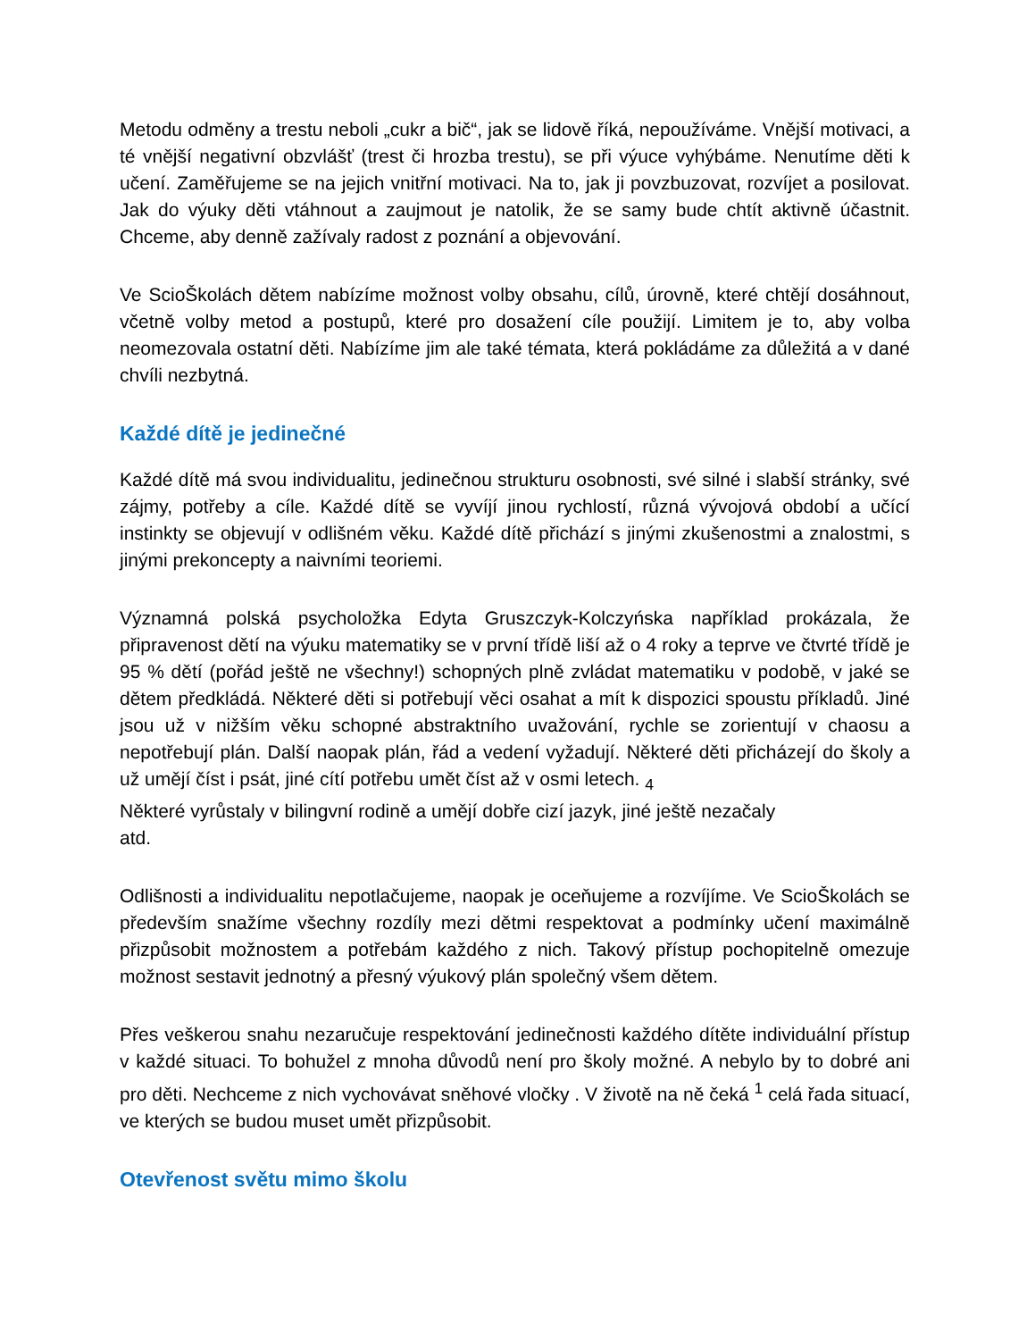Metodu odměny a trestu neboli „cukr a bič“, jak se lidově říká, nepoužíváme. Vnější motivaci, a té vnější negativní obzvlášť (trest či hrozba trestu), se při výuce vyhýbáme. Nenutíme děti k učení. Zaměřujeme se na jejich vnitřní motivaci. Na to, jak ji povzbuzovat, rozvíjet a posilovat. Jak do výuky děti vtáhnout a zaujmout je natolik, že se samy bude chtít aktivně účastnit. Chceme, aby denně zažívaly radost z poznání a objevování.
Ve ScioŠkolách dětem nabízíme možnost volby obsahu, cílů, úrovně, které chtějí dosáhnout, včetně volby metod a postupů, které pro dosažení cíle použijí. Limitem je to, aby volba neomezovala ostatní děti. Nabízíme jim ale také témata, která pokládáme za důležitá a v dané chvíli nezbytná.
Každé dítě je jedinečné
Každé dítě má svou individualitu, jedinečnou strukturu osobnosti, své silné i slabší stránky, své zájmy, potřeby a cíle. Každé dítě se vyvíjí jinou rychlostí, různá vývojová období a učící instinkty se objevují v odlišném věku. Každé dítě přichází s jinými zkušenostmi a znalostmi, s jinými prekoncepty a naivními teoriemi.
Významná polská psycholožka Edyta Gruszczyk-Kolczyńska například prokázala, že připravenost dětí na výuku matematiky se v první třídě liší až o 4 roky a teprve ve čtvrté třídě je 95 % dětí (pořád ještě ne všechny!) schopných plně zvládat matematiku v podobě, v jaké se dětem předkládá. Některé děti si potřebují věci osahat a mít k dispozici spoustu příkladů. Jiné jsou už v nižším věku schopné abstraktního uvažování, rychle se zorientují v chaosu a nepotřebují plán. Další naopak plán, řád a vedení vyžadují. Některé děti přicházejí do školy a už umějí číst i psát, jiné cítí potřebu umět číst až v osmi letech. <sub>4</sub>
Některé vyrůstaly v bilingvní rodině a umějí dobře cizí jazyk, jiné ještě nezačaly
atd.
Odlišnosti a individualitu nepotlačujeme, naopak je oceňujeme a rozvíjíme. Ve ScioŠkolách se především snažíme všechny rozdíly mezi dětmi respektovat a podmínky učení maximálně přizpůsobit možnostem a potřebám každého z nich. Takový přístup pochopitelně omezuje možnost sestavit jednotný a přesný výukový plán společný všem dětem.
Přes veškerou snahu nezaručuje respektování jedinečnosti každého dítěte individuální přístup v každé situaci. To bohužel z mnoha důvodů není pro školy možné. A nebylo by to dobré ani pro děti. Nechceme z nich vychovávat sněhové vločky . V životě na ně čeká <sup>1</sup> celá řada situací, ve kterých se budou muset umět přizpůsobit.
Otevřenost světu mimo školu